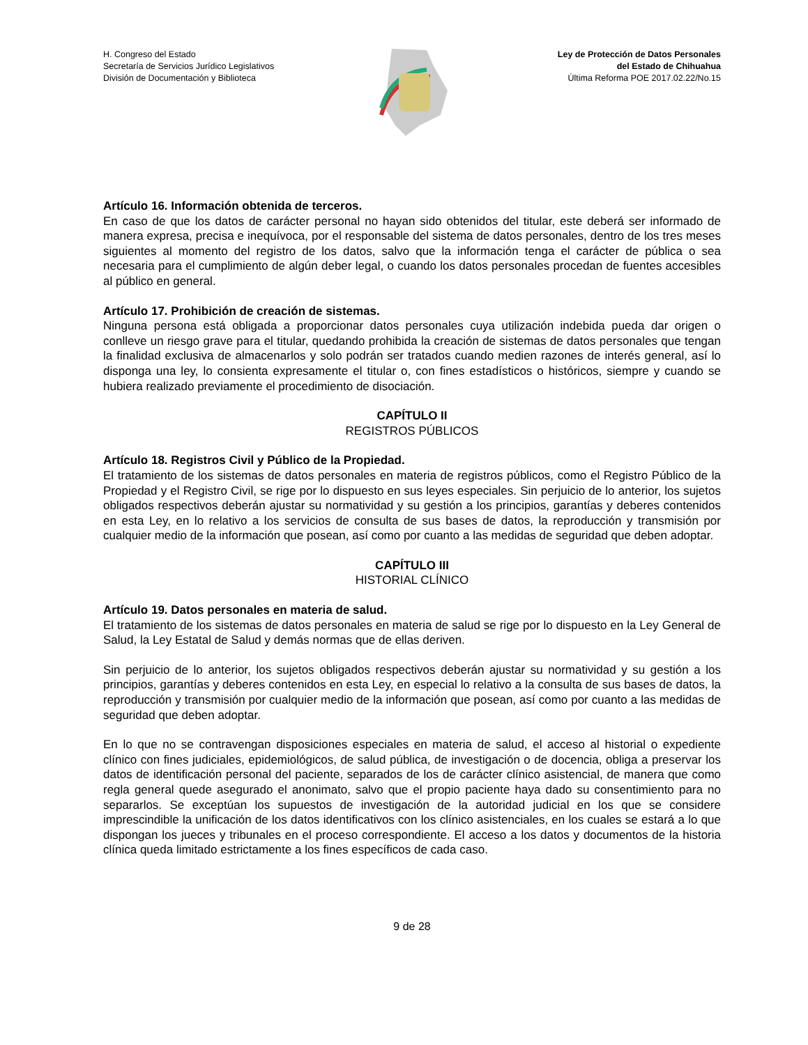H. Congreso del Estado
Secretaría de Servicios Jurídico Legislativos
División de Documentación y Biblioteca
Ley de Protección de Datos Personales
del Estado de Chihuahua
Última Reforma POE 2017.02.22/No.15
Artículo 16. Información obtenida de terceros.
En caso de que los datos de carácter personal no hayan sido obtenidos del titular, este deberá ser informado de manera expresa, precisa e inequívoca, por el responsable del sistema de datos personales, dentro de los tres meses siguientes al momento del registro de los datos, salvo que la información tenga el carácter de pública o sea necesaria para el cumplimiento de algún deber legal, o cuando los datos personales procedan de fuentes accesibles al público en general.
Artículo 17. Prohibición de creación de sistemas.
Ninguna persona está obligada a proporcionar datos personales cuya utilización indebida pueda dar origen o conlleve un riesgo grave para el titular, quedando prohibida la creación de sistemas de datos personales que tengan la finalidad exclusiva de almacenarlos y solo podrán ser tratados cuando medien razones de interés general, así lo disponga una ley, lo consienta expresamente el titular o, con fines estadísticos o históricos, siempre y cuando se hubiera realizado previamente el procedimiento de disociación.
CAPÍTULO II
REGISTROS PÚBLICOS
Artículo 18. Registros Civil y Público de la Propiedad.
El tratamiento de los sistemas de datos personales en materia de registros públicos, como el Registro Público de la Propiedad y el Registro Civil, se rige por lo dispuesto en sus leyes especiales. Sin perjuicio de lo anterior, los sujetos obligados respectivos deberán ajustar su normatividad y su gestión a los principios, garantías y deberes contenidos en esta Ley, en lo relativo a los servicios de consulta de sus bases de datos, la reproducción y transmisión por cualquier medio de la información que posean, así como por cuanto a las medidas de seguridad que deben adoptar.
CAPÍTULO III
HISTORIAL CLÍNICO
Artículo 19. Datos personales en materia de salud.
El tratamiento de los sistemas de datos personales en materia de salud se rige por lo dispuesto en la Ley General de Salud, la Ley Estatal de Salud y demás normas que de ellas deriven.
Sin perjuicio de lo anterior, los sujetos obligados respectivos deberán ajustar su normatividad y su gestión a los principios, garantías y deberes contenidos en esta Ley, en especial lo relativo a la consulta de sus bases de datos, la reproducción y transmisión por cualquier medio de la información que posean, así como por cuanto a las medidas de seguridad que deben adoptar.
En lo que no se contravengan disposiciones especiales en materia de salud, el acceso al historial o expediente clínico con fines judiciales, epidemiológicos, de salud pública, de investigación o de docencia, obliga a preservar los datos de identificación personal del paciente, separados de los de carácter clínico asistencial, de manera que como regla general quede asegurado el anonimato, salvo que el propio paciente haya dado su consentimiento para no separarlos. Se exceptúan los supuestos de investigación de la autoridad judicial en los que se considere imprescindible la unificación de los datos identificativos con los clínico asistenciales, en los cuales se estará a lo que dispongan los jueces y tribunales en el proceso correspondiente. El acceso a los datos y documentos de la historia clínica queda limitado estrictamente a los fines específicos de cada caso.
9 de 28